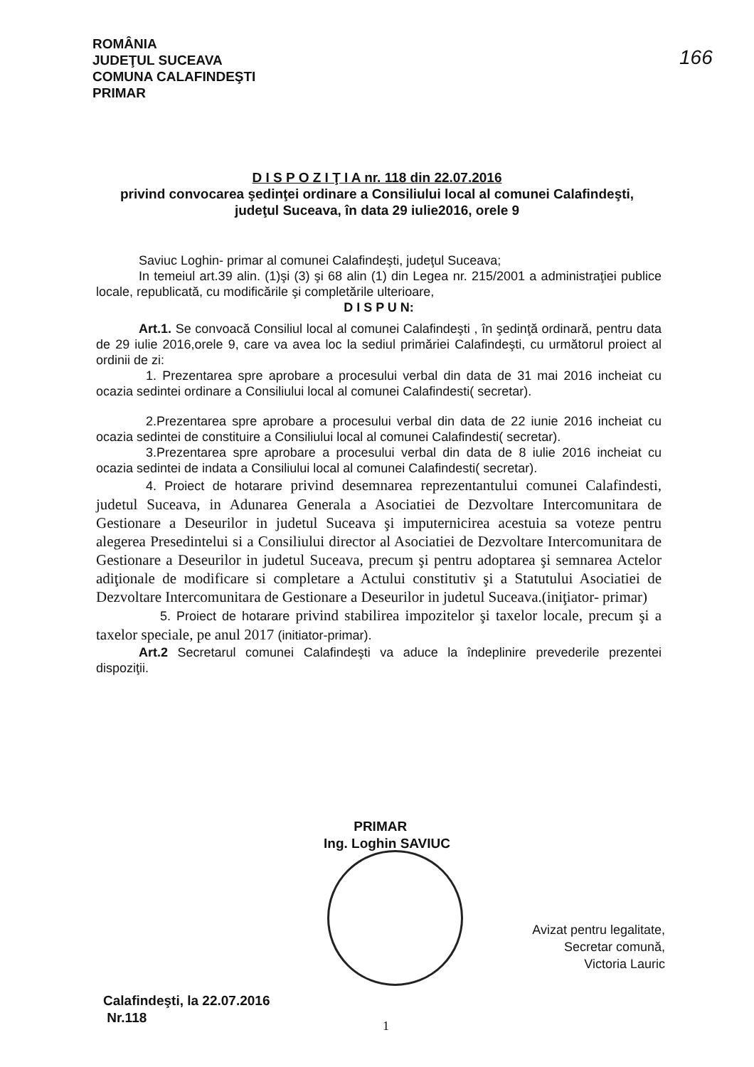ROMÂNIA
JUDEŢUL SUCEAVA
COMUNA CALAFINDEŞTI
PRIMAR
166
D I S P O Z I Ţ I A nr. 118 din 22.07.2016
privind convocarea şedinţei ordinare a Consiliului local al comunei Calafindeşti, judeţul Suceava, în data 29 iulie2016, orele 9
Saviuc Loghin- primar al comunei Calafindeşti, judeţul Suceava;
In temeiul art.39 alin. (1)şi (3) şi 68 alin (1) din Legea nr. 215/2001 a administraţiei publice locale, republicată, cu modificările şi completările ulterioare,
D I S P U N:
Art.1. Se convoacă Consiliul local al comunei Calafindeşti , în şedinţă ordinară, pentru data de 29 iulie 2016,orele 9, care va avea loc la sediul primăriei Calafindeşti, cu următorul proiect al ordinii de zi:
1. Prezentarea spre aprobare a procesului verbal din data de 31 mai 2016 incheiat cu ocazia sedintei ordinare a Consiliului local al comunei Calafindesti( secretar).
2.Prezentarea spre aprobare a procesului verbal din data de 22 iunie 2016 incheiat cu ocazia sedintei de constituire a Consiliului local al comunei Calafindesti( secretar).
3.Prezentarea spre aprobare a procesului verbal din data de 8 iulie 2016 incheiat cu ocazia sedintei de indata a Consiliului local al comunei Calafindesti( secretar).
4. Proiect de hotarare privind desemnarea reprezentantului comunei Calafindesti, judetul Suceava, in Adunarea Generala a Asociatiei de Dezvoltare Intercomunitara de Gestionare a Deseurilor in judetul Suceava şi imputernicirea acestuia sa voteze pentru alegerea Presedintelui si a Consiliului director al Asociatiei de Dezvoltare Intercomunitara de Gestionare a Deseurilor in judetul Suceava, precum şi pentru adoptarea şi semnarea Actelor adiţionale de modificare si completare a Actului constitutiv şi a Statutului Asociatiei de Dezvoltare Intercomunitara de Gestionare a Deseurilor in judetul Suceava.(iniţiator- primar)
5. Proiect de hotarare privind stabilirea impozitelor şi taxelor locale, precum şi a taxelor speciale, pe anul 2017 (initiator-primar).
Art.2 Secretarul comunei Calafindeşti va aduce la îndeplinire prevederile prezentei dispoziţii.
PRIMAR
Ing. Loghin SAVIUC
Avizat pentru legalitate,
Secretar comună,
Victoria Lauric
Calafindeşti, la 22.07.2016
Nr.118
1